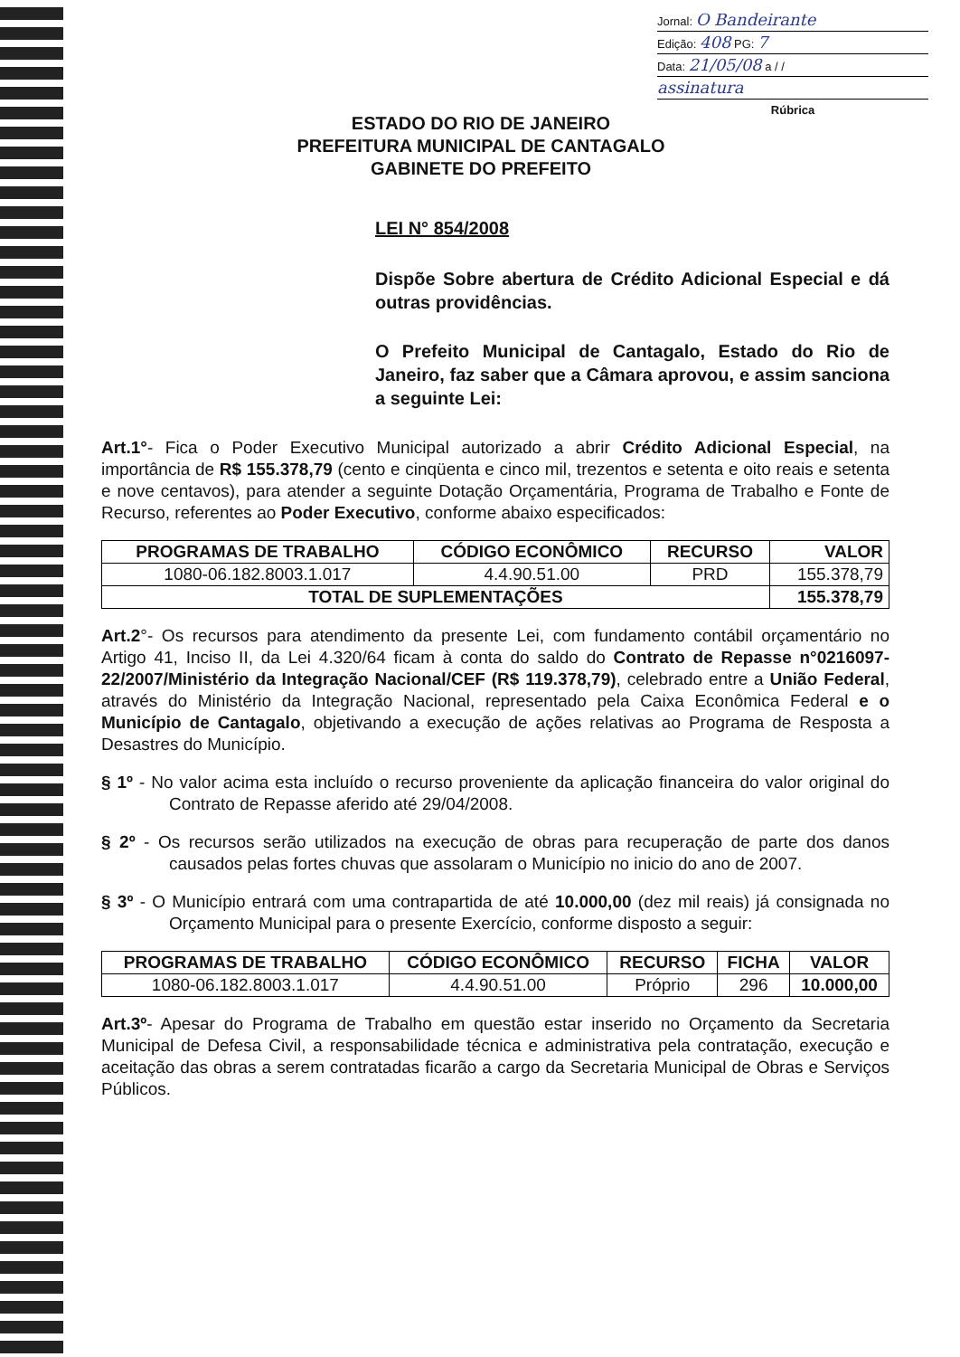Jornal: O Bandeirante
Edição: 408 PG: 7
Data: 21/05/08 a / /
assinatura
Rúbrica
ESTADO DO RIO DE JANEIRO
PREFEITURA MUNICIPAL DE CANTAGALO
GABINETE DO PREFEITO
LEI N° 854/2008
Dispõe Sobre abertura de Crédito Adicional Especial e dá outras providências.
O Prefeito Municipal de Cantagalo, Estado do Rio de Janeiro, faz saber que a Câmara aprovou, e assim sanciona a seguinte Lei:
Art.1°- Fica o Poder Executivo Municipal autorizado a abrir Crédito Adicional Especial, na importância de R$ 155.378,79 (cento e cinqüenta e cinco mil, trezentos e setenta e oito reais e setenta e nove centavos), para atender a seguinte Dotação Orçamentária, Programa de Trabalho e Fonte de Recurso, referentes ao Poder Executivo, conforme abaixo especificados:
| PROGRAMAS DE TRABALHO | CÓDIGO ECONÔMICO | RECURSO | VALOR |
| --- | --- | --- | --- |
| 1080-06.182.8003.1.017 | 4.4.90.51.00 | PRD | 155.378,79 |
| TOTAL DE SUPLEMENTAÇÕES | | | 155.378,79 |
Art.2°- Os recursos para atendimento da presente Lei, com fundamento contábil orçamentário no Artigo 41, Inciso II, da Lei 4.320/64 ficam à conta do saldo do Contrato de Repasse n°0216097-22/2007/Ministério da Integração Nacional/CEF (R$ 119.378,79), celebrado entre a União Federal, através do Ministério da Integração Nacional, representado pela Caixa Econômica Federal e o Município de Cantagalo, objetivando a execução de ações relativas ao Programa de Resposta a Desastres do Município.
§ 1º - No valor acima esta incluído o recurso proveniente da aplicação financeira do valor original do Contrato de Repasse aferido até 29/04/2008.
§ 2º - Os recursos serão utilizados na execução de obras para recuperação de parte dos danos causados pelas fortes chuvas que assolaram o Município no inicio do ano de 2007.
§ 3º - O Município entrará com uma contrapartida de até 10.000,00 (dez mil reais) já consignada no Orçamento Municipal para o presente Exercício, conforme disposto a seguir:
| PROGRAMAS DE TRABALHO | CÓDIGO ECONÔMICO | RECURSO | FICHA | VALOR |
| --- | --- | --- | --- | --- |
| 1080-06.182.8003.1.017 | 4.4.90.51.00 | Próprio | 296 | 10.000,00 |
Art.3º- Apesar do Programa de Trabalho em questão estar inserido no Orçamento da Secretaria Municipal de Defesa Civil, a responsabilidade técnica e administrativa pela contratação, execução e aceitação das obras a serem contratadas ficarão a cargo da Secretaria Municipal de Obras e Serviços Públicos.